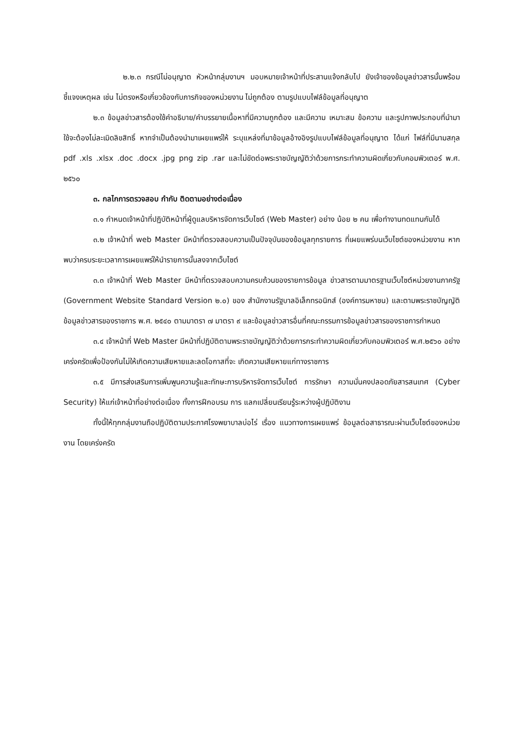๒.๒.๓ กรณีไม่อนุญาต หัวหน้ากลุ่มงานฯ มอบหมายเจ้าหน้าที่ประสานแจ้งกลับไป ยังเจ้าของข้อมูลข่าวสารนั้นพร้อมชี้แจงเหตุผล เช่น ไม่ตรงหรือเกี่ยวข้องกับภารกิจของหน่วยงาน ไม่ถูกต้อง ตามรูปแบบไฟล์ข้อมูลที่อนุญาต
๒.๓ ข้อมูลข่าวสารต้องใช้คำอธิบาย/คำบรรยายเนื้อหาที่มีความถูกต้อง และมีความ เหมาะสม ข้อความ และรูปภาพประกอบที่นำมาใช้จะต้องไม่ละเมิดลิขสิทธิ์ หากจำเป็นต้องนำมาเผยแพร่ให้ ระบุแหล่งที่มาข้อมูลอ้างอิงรูปแบบไฟล์ข้อมูลที่อนุญาต ได้แก่ ไฟล์ที่มีนามสกุล pdf .xls .xlsx .doc .docx .jpg png zip .rar และไม่ขัดต่อพระราชบัญญัติว่าด้วยการกระทำความผิดเกี่ยวกับคอมพิวเตอร์ พ.ศ. ๒๕๖๐
๓. กลไกการตรวจสอบ กำกับ ติดตามอย่างต่อเนื่อง
๓.๑ กำหนดเจ้าหน้าที่ปฏิบัติหน้าที่ผู้ดูแลบริหารจัดการเว็บไซต์ (Web Master) อย่าง น้อย ๒ คน เพื่อทำงานทดแทนกันได้
๓.๒ เจ้าหน้าที่ web Master มีหน้าที่ตรวจสอบความเป็นปัจจุบันของข้อมูลทุกรายการ ที่เผยแพร่บนเว็บไซต์ของหน่วยงาน หากพบว่าครบระยะเวลาการเผยแพร่ให้นำรายการนั้นลงจากเว็บไซต์
๓.๓ เจ้าหน้าที่ Web Master มีหน้าที่ตรวจสอบความครบถ้วนของรายการข้อมูล ข่าวสารตามมาตรฐานเว็บไซต์หน่วยงานภาครัฐ (Government Website Standard Version ๒.๐) ของ สำนักงานรัฐบาลอิเล็กทรอนิกส์ (องค์การมหาชน) และตามพระราชบัญญัติข้อมูลข่าวสารของราชการ พ.ศ. ๒๕๔๐ ตามมาตรา ๗ มาตรา ๙ และข้อมูลข่าวสารอื่นที่คณะกรรมการข้อมูลข่าวสารของราชการกำหนด
๓.๔ เจ้าหน้าที่ Web Master มีหน้าที่ปฏิบัติตามพระราชบัญญัติว่าด้วยการกระทำความผิดเกี่ยวกับคอมพิวเตอร์ พ.ศ.๒๕๖๐ อย่างเคร่งครัดเพื่อป้องกันไม่ให้เกิดความเสียหายและลดโอกาสที่จะ เกิดความเสียหายแก่ทางราชการ
๓.๕ มีการส่งเสริมการเพิ่มพูนความรู้และทักษะการบริหารจัดการเว็บไซต์ การรักษา ความมั่นคงปลอดภัยสารสนเทศ (Cyber Security) ให้แก่เจ้าหน้าที่อย่างต่อเนื่อง ทั้งการฝึกอบรม การ แลกเปลี่ยนเรียนรู้ระหว่างผู้ปฏิบัติงาน
ทั้งนี้ให้ทุกกลุ่มงานถือปฏิบัติตามประกาศโรงพยาบาลบ่อไร่ เรื่อง แนวทางการเผยแพร่ ข้อมูลต่อสาธารณะผ่านเว็บไซต์ของหน่วยงาน โดยเคร่งครัด